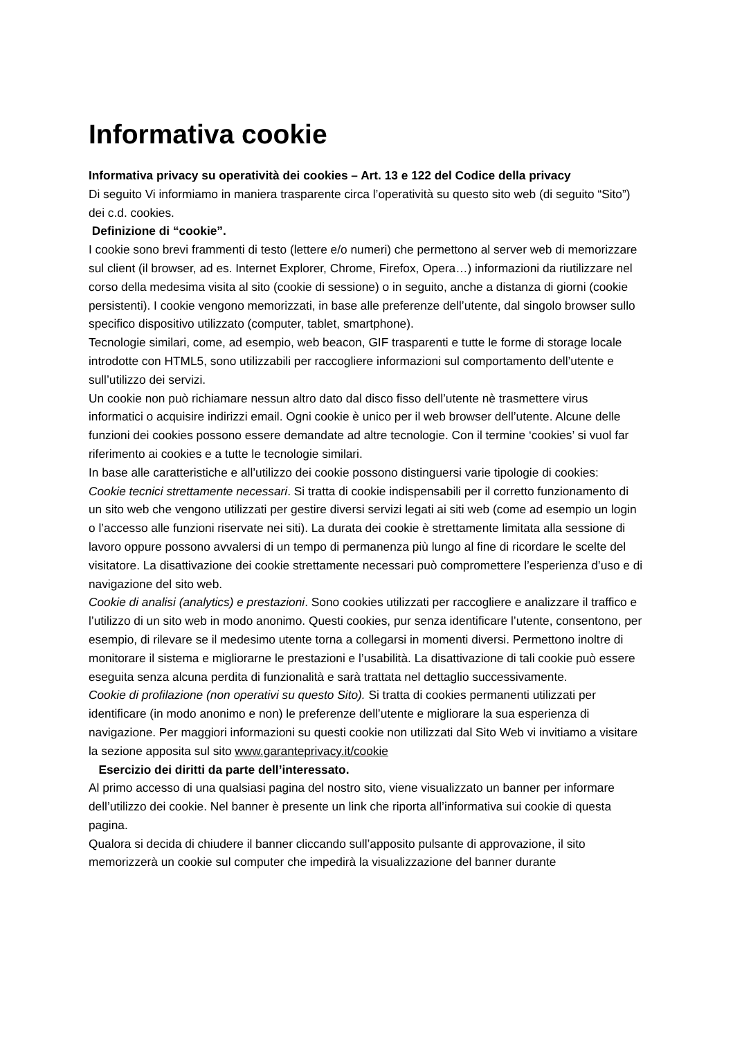Informativa cookie
Informativa privacy su operatività dei cookies – Art. 13 e 122 del Codice della privacy
Di seguito Vi informiamo in maniera trasparente circa l’operatività su questo sito web (di seguito “Sito”) dei c.d. cookies.
Definizione di “cookie”.
I cookie sono brevi frammenti di testo (lettere e/o numeri) che permettono al server web di memorizzare sul client (il browser, ad es. Internet Explorer, Chrome, Firefox, Opera…) informazioni da riutilizzare nel corso della medesima visita al sito (cookie di sessione) o in seguito, anche a distanza di giorni (cookie persistenti). I cookie vengono memorizzati, in base alle preferenze dell’utente, dal singolo browser sullo specifico dispositivo utilizzato (computer, tablet, smartphone).
Tecnologie similari, come, ad esempio, web beacon, GIF trasparenti e tutte le forme di storage locale introdotte con HTML5, sono utilizzabili per raccogliere informazioni sul comportamento dell’utente e sull’utilizzo dei servizi.
Un cookie non può richiamare nessun altro dato dal disco fisso dell’utente nè trasmettere virus informatici o acquisire indirizzi email. Ogni cookie è unico per il web browser dell’utente. Alcune delle funzioni dei cookies possono essere demandate ad altre tecnologie. Con il termine ‘cookies’ si vuol far riferimento ai cookies e a tutte le tecnologie similari.
In base alle caratteristiche e all’utilizzo dei cookie possono distinguersi varie tipologie di cookies:
Cookie tecnici strettamente necessari. Si tratta di cookie indispensabili per il corretto funzionamento di un sito web che vengono utilizzati per gestire diversi servizi legati ai siti web (come ad esempio un login o l’accesso alle funzioni riservate nei siti). La durata dei cookie è strettamente limitata alla sessione di lavoro oppure possono avvalersi di un tempo di permanenza più lungo al fine di ricordare le scelte del visitatore. La disattivazione dei cookie strettamente necessari può compromettere l’esperienza d’uso e di navigazione del sito web.
Cookie di analisi (analytics) e prestazioni. Sono cookies utilizzati per raccogliere e analizzare il traffico e l’utilizzo di un sito web in modo anonimo. Questi cookies, pur senza identificare l’utente, consentono, per esempio, di rilevare se il medesimo utente torna a collegarsi in momenti diversi. Permettono inoltre di monitorare il sistema e migliorarne le prestazioni e l’usabilità. La disattivazione di tali cookie può essere eseguita senza alcuna perdita di funzionalità e sarà trattata nel dettaglio successivamente.
Cookie di profilazione (non operativi su questo Sito). Si tratta di cookies permanenti utilizzati per identificare (in modo anonimo e non) le preferenze dell’utente e migliorare la sua esperienza di navigazione. Per maggiori informazioni su questi cookie non utilizzati dal Sito Web vi invitiamo a visitare la sezione apposita sul sito www.garanteprivacy.it/cookie
Esercizio dei diritti da parte dell’interessato.
Al primo accesso di una qualsiasi pagina del nostro sito, viene visualizzato un banner per informare dell’utilizzo dei cookie. Nel banner è presente un link che riporta all’informativa sui cookie di questa pagina.
Qualora si decida di chiudere il banner cliccando sull’apposito pulsante di approvazione, il sito memorizzerà un cookie sul computer che impedirà la visualizzazione del banner durante